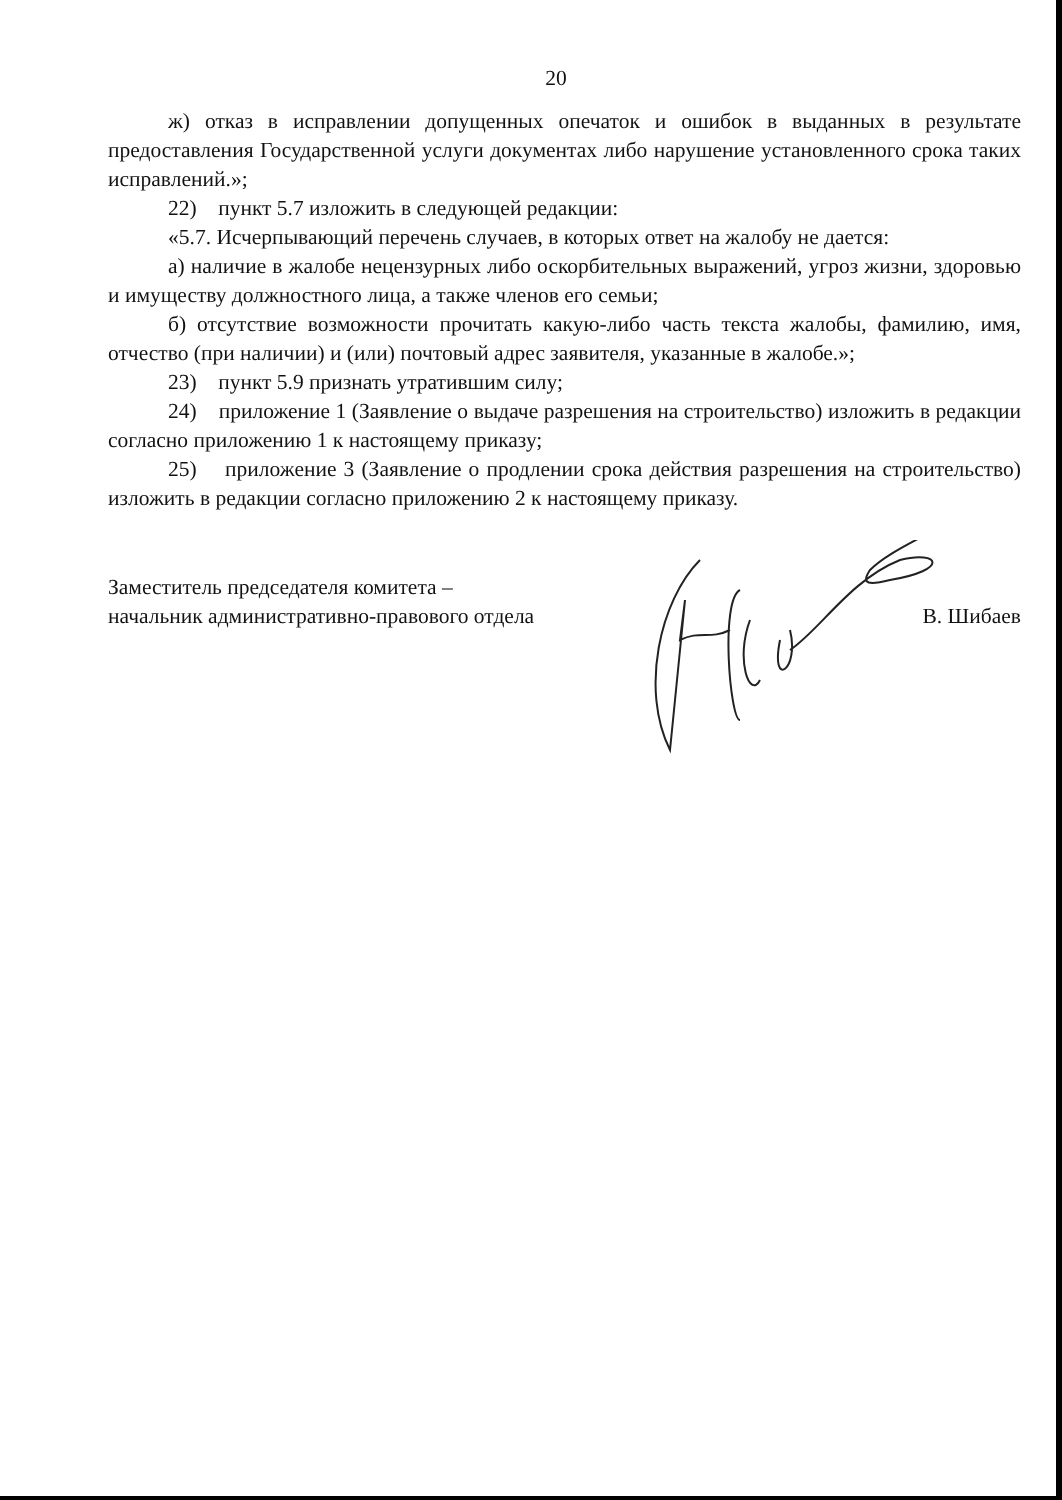20
ж) отказ в исправлении допущенных опечаток и ошибок в выданных в результате предоставления Государственной услуги документах либо нарушение установленного срока таких исправлений.»;
22) пункт 5.7 изложить в следующей редакции:
«5.7. Исчерпывающий перечень случаев, в которых ответ на жалобу не дается:
а) наличие в жалобе нецензурных либо оскорбительных выражений, угроз жизни, здоровью и имуществу должностного лица, а также членов его семьи;
б) отсутствие возможности прочитать какую-либо часть текста жалобы, фамилию, имя, отчество (при наличии) и (или) почтовый адрес заявителя, указанные в жалобе.»;
23) пункт 5.9 признать утратившим силу;
24) приложение 1 (Заявление о выдаче разрешения на строительство) изложить в редакции согласно приложению 1 к настоящему приказу;
25) приложение 3 (Заявление о продлении срока действия разрешения на строительство) изложить в редакции согласно приложению 2 к настоящему приказу.
Заместитель председателя комитета –
начальник административно-правового отдела
В. Шибаев